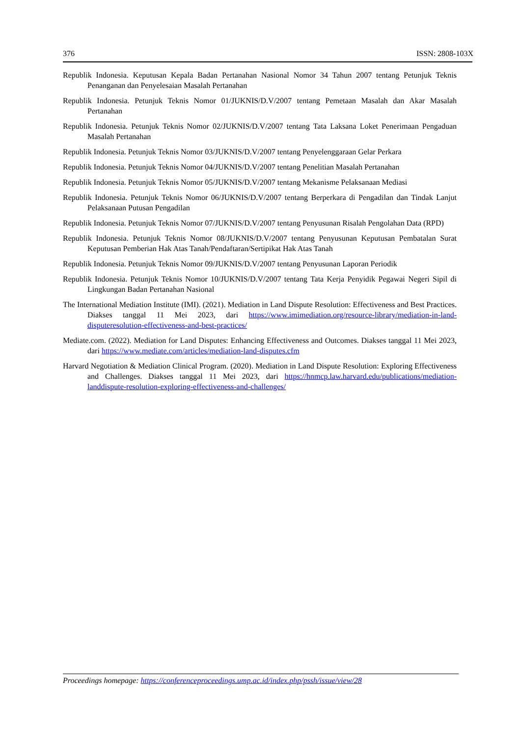376 ISSN: 2808-103X
Republik Indonesia. Keputusan Kepala Badan Pertanahan Nasional Nomor 34 Tahun 2007 tentang Petunjuk Teknis Penanganan dan Penyelesaian Masalah Pertanahan
Republik Indonesia. Petunjuk Teknis Nomor 01/JUKNIS/D.V/2007 tentang Pemetaan Masalah dan Akar Masalah Pertanahan
Republik Indonesia. Petunjuk Teknis Nomor 02/JUKNIS/D.V/2007 tentang Tata Laksana Loket Penerimaan Pengaduan Masalah Pertanahan
Republik Indonesia. Petunjuk Teknis Nomor 03/JUKNIS/D.V/2007 tentang Penyelenggaraan Gelar Perkara
Republik Indonesia. Petunjuk Teknis Nomor 04/JUKNIS/D.V/2007 tentang Penelitian Masalah Pertanahan
Republik Indonesia. Petunjuk Teknis Nomor 05/JUKNIS/D.V/2007 tentang Mekanisme Pelaksanaan Mediasi
Republik Indonesia. Petunjuk Teknis Nomor 06/JUKNIS/D.V/2007 tentang Berperkara di Pengadilan dan Tindak Lanjut Pelaksanaan Putusan Pengadilan
Republik Indonesia. Petunjuk Teknis Nomor 07/JUKNIS/D.V/2007 tentang Penyusunan Risalah Pengolahan Data (RPD)
Republik Indonesia. Petunjuk Teknis Nomor 08/JUKNIS/D.V/2007 tentang Penyusunan Keputusan Pembatalan Surat Keputusan Pemberian Hak Atas Tanah/Pendaftaran/Sertipikat Hak Atas Tanah
Republik Indonesia. Petunjuk Teknis Nomor 09/JUKNIS/D.V/2007 tentang Penyusunan Laporan Periodik
Republik Indonesia. Petunjuk Teknis Nomor 10/JUKNIS/D.V/2007 tentang Tata Kerja Penyidik Pegawai Negeri Sipil di Lingkungan Badan Pertanahan Nasional
The International Mediation Institute (IMI). (2021). Mediation in Land Dispute Resolution: Effectiveness and Best Practices. Diakses tanggal 11 Mei 2023, dari https://www.imimediation.org/resource-library/mediation-in-land-disputeresolution-effectiveness-and-best-practices/
Mediate.com. (2022). Mediation for Land Disputes: Enhancing Effectiveness and Outcomes. Diakses tanggal 11 Mei 2023, dari https://www.mediate.com/articles/mediation-land-disputes.cfm
Harvard Negotiation & Mediation Clinical Program. (2020). Mediation in Land Dispute Resolution: Exploring Effectiveness and Challenges. Diakses tanggal 11 Mei 2023, dari https://hnmcp.law.harvard.edu/publications/mediation-landdispute-resolution-exploring-effectiveness-and-challenges/
Proceedings homepage: https://conferenceproceedings.ump.ac.id/index.php/pssh/issue/view/28